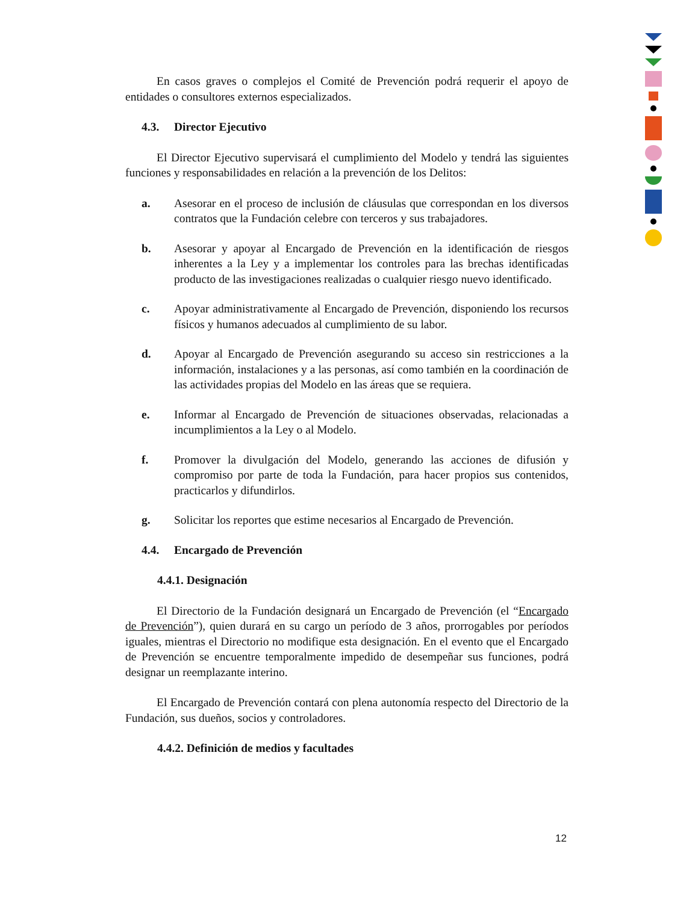En casos graves o complejos el Comité de Prevención podrá requerir el apoyo de entidades o consultores externos especializados.
4.3. Director Ejecutivo
El Director Ejecutivo supervisará el cumplimiento del Modelo y tendrá las siguientes funciones y responsabilidades en relación a la prevención de los Delitos:
a. Asesorar en el proceso de inclusión de cláusulas que correspondan en los diversos contratos que la Fundación celebre con terceros y sus trabajadores.
b. Asesorar y apoyar al Encargado de Prevención en la identificación de riesgos inherentes a la Ley y a implementar los controles para las brechas identificadas producto de las investigaciones realizadas o cualquier riesgo nuevo identificado.
c. Apoyar administrativamente al Encargado de Prevención, disponiendo los recursos físicos y humanos adecuados al cumplimiento de su labor.
d. Apoyar al Encargado de Prevención asegurando su acceso sin restricciones a la información, instalaciones y a las personas, así como también en la coordinación de las actividades propias del Modelo en las áreas que se requiera.
e. Informar al Encargado de Prevención de situaciones observadas, relacionadas a incumplimientos a la Ley o al Modelo.
f. Promover la divulgación del Modelo, generando las acciones de difusión y compromiso por parte de toda la Fundación, para hacer propios sus contenidos, practicarlos y difundirlos.
g. Solicitar los reportes que estime necesarios al Encargado de Prevención.
4.4. Encargado de Prevención
4.4.1. Designación
El Directorio de la Fundación designará un Encargado de Prevención (el “Encargado de Prevención”), quien durará en su cargo un período de 3 años, prorrogables por períodos iguales, mientras el Directorio no modifique esta designación. En el evento que el Encargado de Prevención se encuentre temporalmente impedido de desempeñar sus funciones, podrá designar un reemplazante interino.
El Encargado de Prevención contará con plena autonomía respecto del Directorio de la Fundación, sus dueños, socios y controladores.
4.4.2. Definición de medios y facultades
12